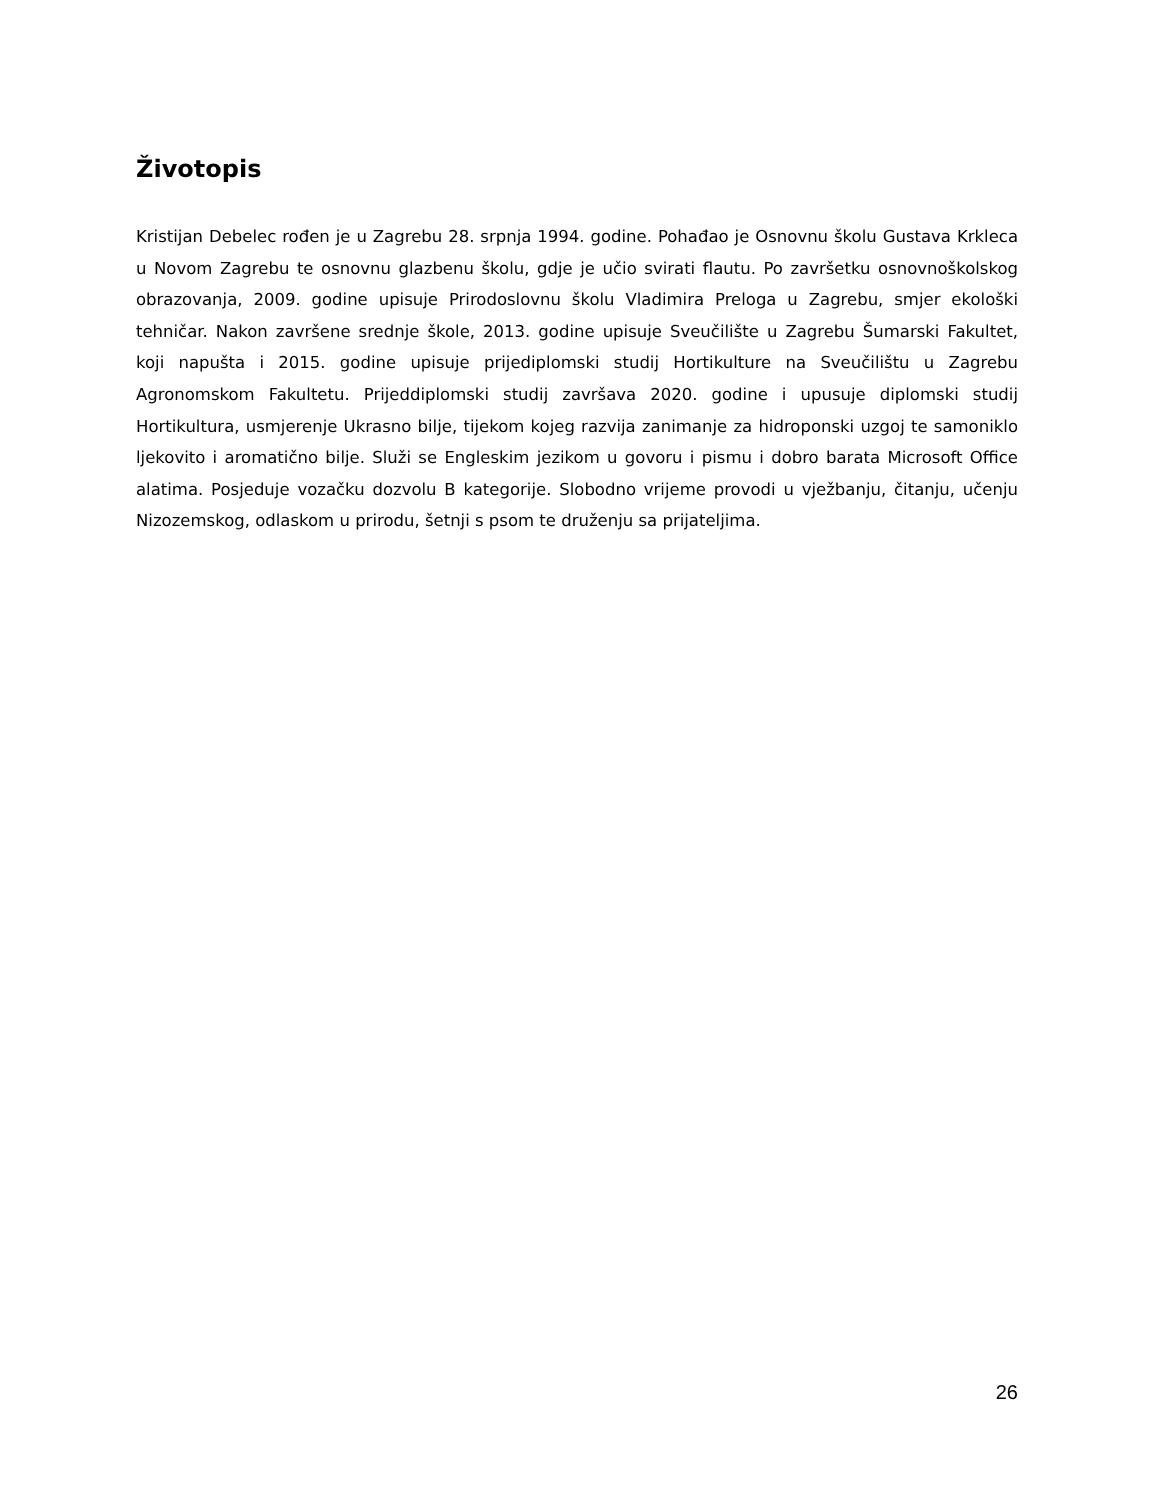Životopis
Kristijan Debelec rođen je u Zagrebu 28. srpnja 1994. godine. Pohađao je Osnovnu školu Gustava Krkleca u Novom Zagrebu te osnovnu glazbenu školu, gdje je učio svirati flautu. Po završetku osnovnoškolskog obrazovanja, 2009. godine upisuje Prirodoslovnu školu Vladimira Preloga u Zagrebu, smjer ekološki tehničar. Nakon završene srednje škole, 2013. godine upisuje Sveučilište u Zagrebu Šumarski Fakultet, koji napušta i 2015. godine upisuje prijediplomski studij Hortikulture na Sveučilištu u Zagrebu Agronomskom Fakultetu. Prijeddiplomski studij završava 2020. godine i upusuje diplomski studij Hortikultura, usmjerenje Ukrasno bilje, tijekom kojeg razvija zanimanje za hidroponski uzgoj te samoniklo ljekovito i aromatično bilje. Služi se Engleskim jezikom u govoru i pismu i dobro barata Microsoft Office alatima. Posjeduje vozačku dozvolu B kategorije. Slobodno vrijeme provodi u vježbanju, čitanju, učenju Nizozemskog, odlaskom u prirodu, šetnji s psom te druženju sa prijateljima.
26